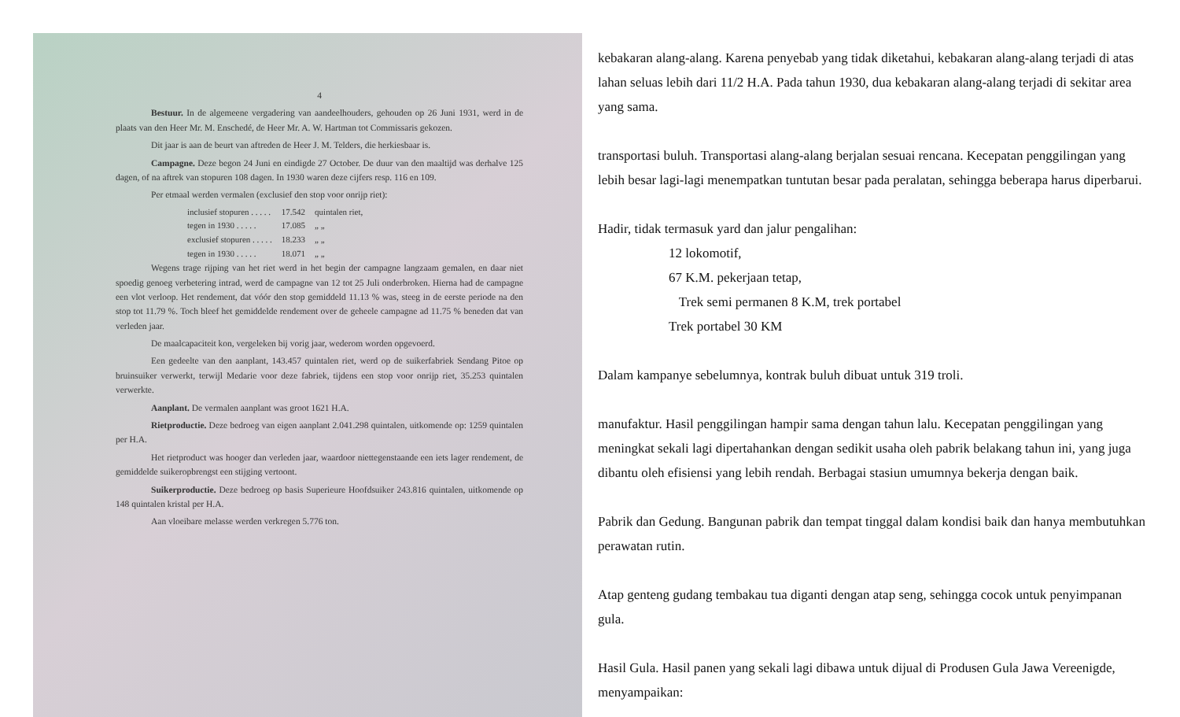4
Bestuur. In de algemeene vergadering van aandeelhouders, gehouden op 26 Juni 1931, werd in de plaats van den Heer Mr. M. Enschedé, de Heer Mr. A. W. Hartman tot Commissaris gekozen.
Dit jaar is aan de beurt van aftreden de Heer J. M. Telders, die herkiesbaar is.
Campagne. Deze begon 24 Juni en eindigde 27 October. De duur van den maaltijd was derhalve 125 dagen, of na aftrek van stopuren 108 dagen. In 1930 waren deze cijfers resp. 116 en 109.
Per etmaal werden vermalen (exclusief den stop voor onrijp riet):
| inclusief stopuren . . . . . | 17.542 | quintalen riet, |
| tegen in 1930 . . . . . | 17.085 | „ „ |
| exclusief stopuren . . . . . | 18.233 | „ „ |
| tegen in 1930 . . . . . | 18.071 | „ „ |
Wegens trage rijping van het riet werd in het begin der campagne langzaam gemalen, en daar niet spoedig genoeg verbetering intrad, werd de campagne van 12 tot 25 Juli onderbroken. Hierna had de campagne een vlot verloop. Het rendement, dat vóór den stop gemiddeld 11.13 % was, steeg in de eerste periode na den stop tot 11.79 %. Toch bleef het gemiddelde rendement over de geheele campagne ad 11.75 % beneden dat van verleden jaar.
De maalcapaciteit kon, vergeleken bij vorig jaar, wederom worden opgevoerd.
Een gedeelte van den aanplant, 143.457 quintalen riet, werd op de suikerfabriek Sendang Pitoe op bruinsuiker verwerkt, terwijl Medarie voor deze fabriek, tijdens een stop voor onrijp riet, 35.253 quintalen verwerkte.
Aanplant. De vermalen aanplant was groot 1621 H.A.
Rietproductie. Deze bedroeg van eigen aanplant 2.041.298 quintalen, uitkomende op: 1259 quintalen per H.A.
Het rietproduct was hooger dan verleden jaar, waardoor niettegenstaande een iets lager rendement, de gemiddelde suikeropbrengst een stijging vertoont.
Suikerproductie. Deze bedroeg op basis Superieure Hoofdsuiker 243.816 quintalen, uitkomende op 148 quintalen kristal per H.A.
Aan vloeibare melasse werden verkregen 5.776 ton.
kebakaran alang-alang. Karena penyebab yang tidak diketahui, kebakaran alang-alang terjadi di atas lahan seluas lebih dari 11/2 H.A. Pada tahun 1930, dua kebakaran alang-alang terjadi di sekitar area yang sama.
transportasi buluh. Transportasi alang-alang berjalan sesuai rencana. Kecepatan penggilingan yang lebih besar lagi-lagi menempatkan tuntutan besar pada peralatan, sehingga beberapa harus diperbarui.
Hadir, tidak termasuk yard dan jalur pengalihan:
12 lokomotif,
67 K.M. pekerjaan tetap,
Trek semi permanen 8 K.M, trek portabel
Trek portabel 30 KM
Dalam kampanye sebelumnya, kontrak buluh dibuat untuk 319 troli.
manufaktur. Hasil penggilingan hampir sama dengan tahun lalu. Kecepatan penggilingan yang meningkat sekali lagi dipertahankan dengan sedikit usaha oleh pabrik belakang tahun ini, yang juga dibantu oleh efisiensi yang lebih rendah. Berbagai stasiun umumnya bekerja dengan baik.
Pabrik dan Gedung. Bangunan pabrik dan tempat tinggal dalam kondisi baik dan hanya membutuhkan perawatan rutin.
Atap genteng gudang tembakau tua diganti dengan atap seng, sehingga cocok untuk penyimpanan gula.
Hasil Gula. Hasil panen yang sekali lagi dibawa untuk dijual di Produsen Gula Jawa Vereenigde, menyampaikan: